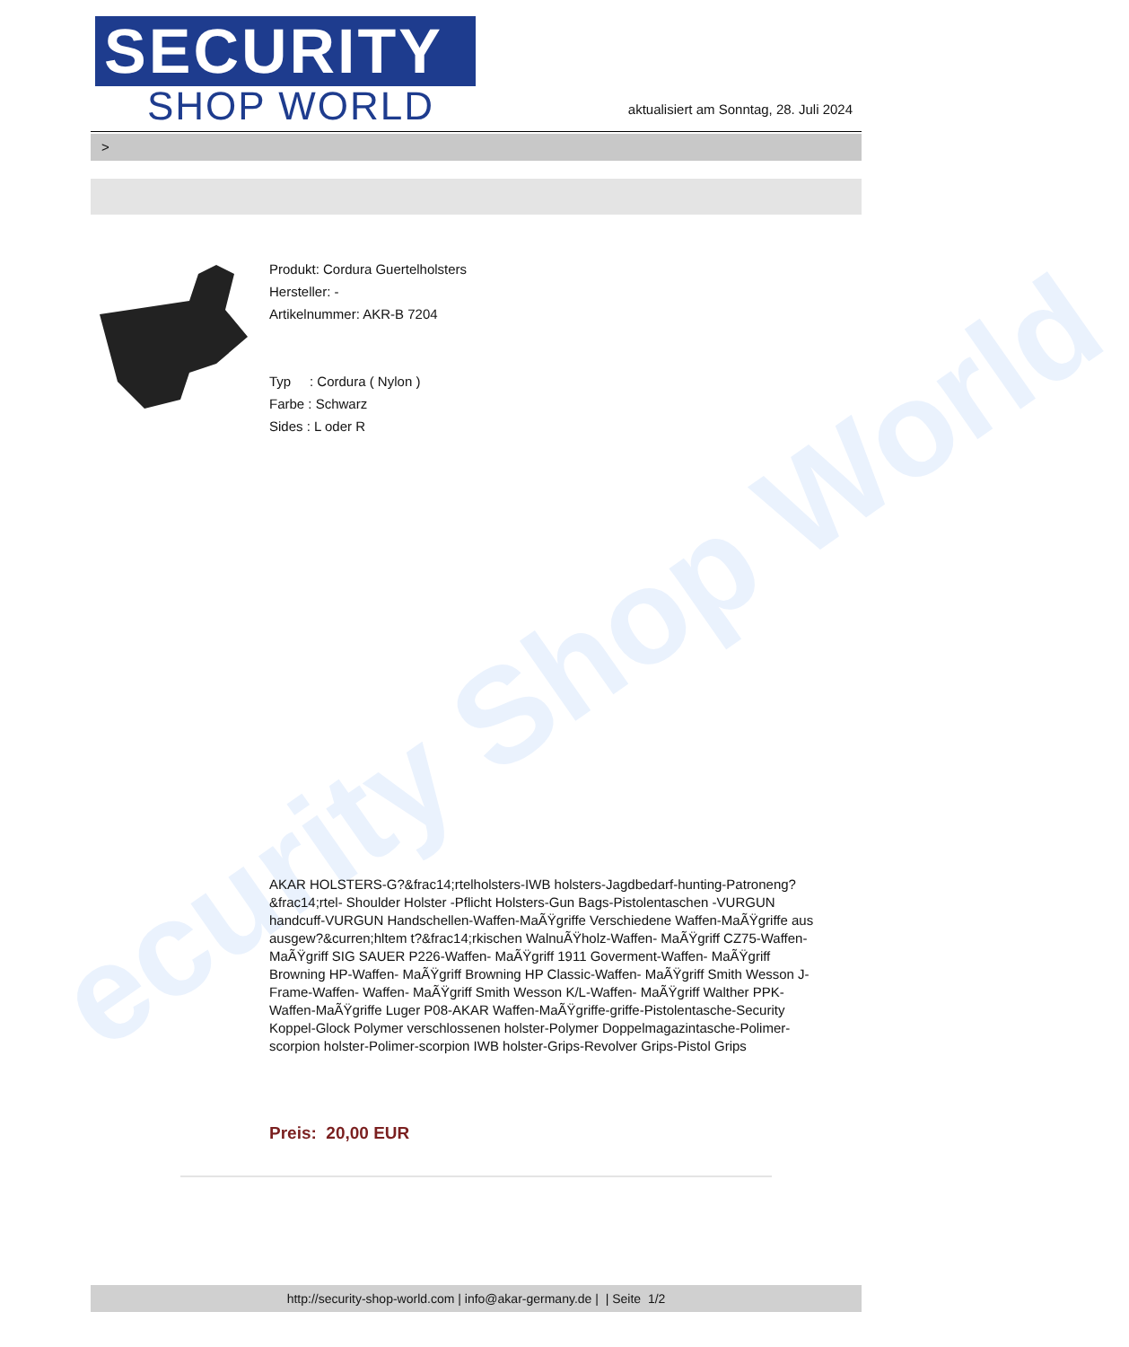ecurity Shop World
SECURITY
SHOP WORLD
aktualisiert am Sonntag, 28. Juli 2024
>
Produkt: Cordura Guertelholsters
Hersteller: -
Artikelnummer: AKR-B 7204
Typ : Cordura ( Nylon )
Farbe : Schwarz
Sides : L oder R
AKAR HOLSTERS-G?&frac14;rtelholsters-IWB holsters-Jagdbedarf-hunting-Patroneng?&frac14;rtel- Shoulder Holster -Pflicht Holsters-Gun Bags-Pistolentaschen -VURGUN handcuff-VURGUN Handschellen-Waffen-MaÃŸgriffe Verschiedene Waffen-MaÃŸgriffe aus ausgew?&curren;hltem t?&frac14;rkischen WalnuÃŸholz-Waffen- MaÃŸgriff CZ75-Waffen- MaÃŸgriff SIG SAUER P226-Waffen- MaÃŸgriff 1911 Goverment-Waffen- MaÃŸgriff Browning HP-Waffen- MaÃŸgriff Browning HP Classic-Waffen- MaÃŸgriff Smith Wesson J-Frame-Waffen- Waffen- MaÃŸgriff Smith Wesson K/L-Waffen- MaÃŸgriff Walther PPK-Waffen-MaÃŸgriffe Luger P08-AKAR Waffen-MaÃŸgriffe-griffe-Pistolentasche-Security Koppel-Glock Polymer verschlossenen holster-Polymer Doppelmagazintasche-Polimer-scorpion holster-Polimer-scorpion IWB holster-Grips-Revolver Grips-Pistol Grips
Preis: 20,00 EUR
http://security-shop-world.com | info@akar-germany.de | | Seite 1/2